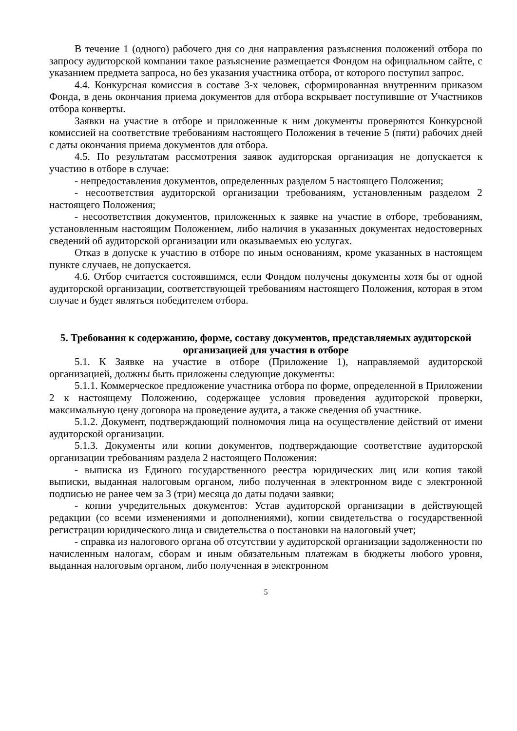В течение 1 (одного) рабочего дня со дня направления разъяснения положений отбора по запросу аудиторской компании такое разъяснение размещается Фондом на официальном сайте, с указанием предмета запроса, но без указания участника отбора, от которого поступил запрос.
4.4. Конкурсная комиссия в составе 3-х человек, сформированная внутренним приказом Фонда, в день окончания приема документов для отбора вскрывает поступившие от Участников отбора конверты.
Заявки на участие в отборе и приложенные к ним документы проверяются Конкурсной комиссией на соответствие требованиям настоящего Положения в течение 5 (пяти) рабочих дней с даты окончания приема документов для отбора.
4.5. По результатам рассмотрения заявок аудиторская организация не допускается к участию в отборе в случае:
- непредоставления документов, определенных разделом 5 настоящего Положения;
- несоответствия аудиторской организации требованиям, установленным разделом 2 настоящего Положения;
- несоответствия документов, приложенных к заявке на участие в отборе, требованиям, установленным настоящим Положением, либо наличия в указанных документах недостоверных сведений об аудиторской организации или оказываемых ею услугах.
Отказ в допуске к участию в отборе по иным основаниям, кроме указанных в настоящем пункте случаев, не допускается.
4.6. Отбор считается состоявшимся, если Фондом получены документы хотя бы от одной аудиторской организации, соответствующей требованиям настоящего Положения, которая в этом случае и будет являться победителем отбора.
5. Требования к содержанию, форме, составу документов, представляемых аудиторской организацией для участия в отборе
5.1. К Заявке на участие в отборе (Приложение 1), направляемой аудиторской организацией, должны быть приложены следующие документы:
5.1.1. Коммерческое предложение участника отбора по форме, определенной в Приложении 2 к настоящему Положению, содержащее условия проведения аудиторской проверки, максимальную цену договора на проведение аудита, а также сведения об участнике.
5.1.2. Документ, подтверждающий полномочия лица на осуществление действий от имени аудиторской организации.
5.1.3. Документы или копии документов, подтверждающие соответствие аудиторской организации требованиям раздела 2 настоящего Положения:
- выписка из Единого государственного реестра юридических лиц или копия такой выписки, выданная налоговым органом, либо полученная в электронном виде с электронной подписью не ранее чем за 3 (три) месяца до даты подачи заявки;
- копии учредительных документов: Устав аудиторской организации в действующей редакции (со всеми изменениями и дополнениями), копии свидетельства о государственной регистрации юридического лица и свидетельства о постановки на налоговый учет;
- справка из налогового органа об отсутствии у аудиторской организации задолженности по начисленным налогам, сборам и иным обязательным платежам в бюджеты любого уровня, выданная налоговым органом, либо полученная в электронном
5